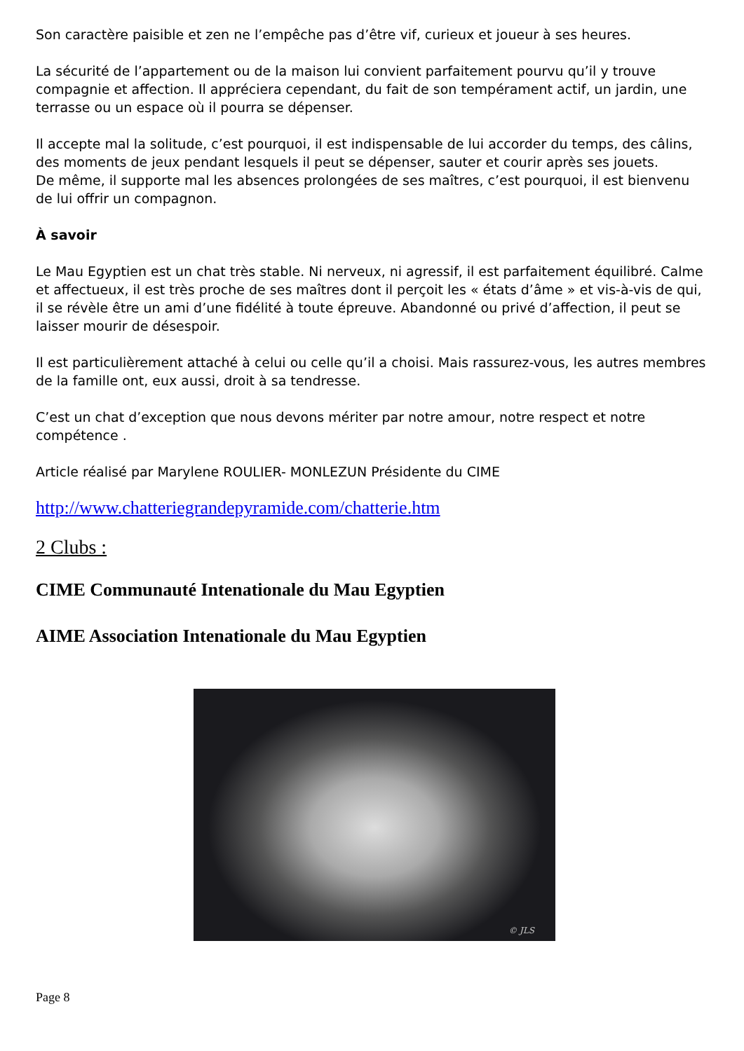Son caractère paisible et zen ne l’empêche pas d’être vif, curieux et joueur à ses heures.
La sécurité de l’appartement ou de la maison lui convient parfaitement pourvu qu’il y trouve compagnie et affection. Il appréciera cependant, du fait de son tempérament actif, un jardin, une terrasse ou un espace où il pourra se dépenser.
Il accepte mal la solitude, c’est pourquoi, il est indispensable de lui accorder du temps, des câlins, des moments de jeux pendant lesquels il peut se dépenser, sauter et courir après ses jouets.
De même, il supporte mal les absences prolongées de ses maîtres, c’est pourquoi, il est bienvenu de lui offrir un compagnon.
À savoir
Le Mau Egyptien est un chat très stable. Ni nerveux, ni agressif, il est parfaitement équilibré. Calme et affectueux, il est très proche de ses maîtres dont il perçoit les « états d’âme » et vis-à-vis de qui, il se révèle être un ami d’une fidélité à toute épreuve. Abandonné ou privé d’affection, il peut se laisser mourir de désespoir.
Il est particulièrement attaché à celui ou celle qu’il a choisi. Mais rassurez-vous, les autres membres de la famille ont, eux aussi, droit à sa tendresse.
C’est un chat d’exception que nous devons mériter par notre amour, notre respect et notre compétence .
Article réalisé par Marylene ROULIER- MONLEZUN Présidente du CIME
http://www.chatteriegrandepyramide.com/chatterie.htm
2 Clubs :
CIME Communauté Intenationale du Mau Egyptien
AIME Association Intenationale du Mau Egyptien
© JLS
Page 8